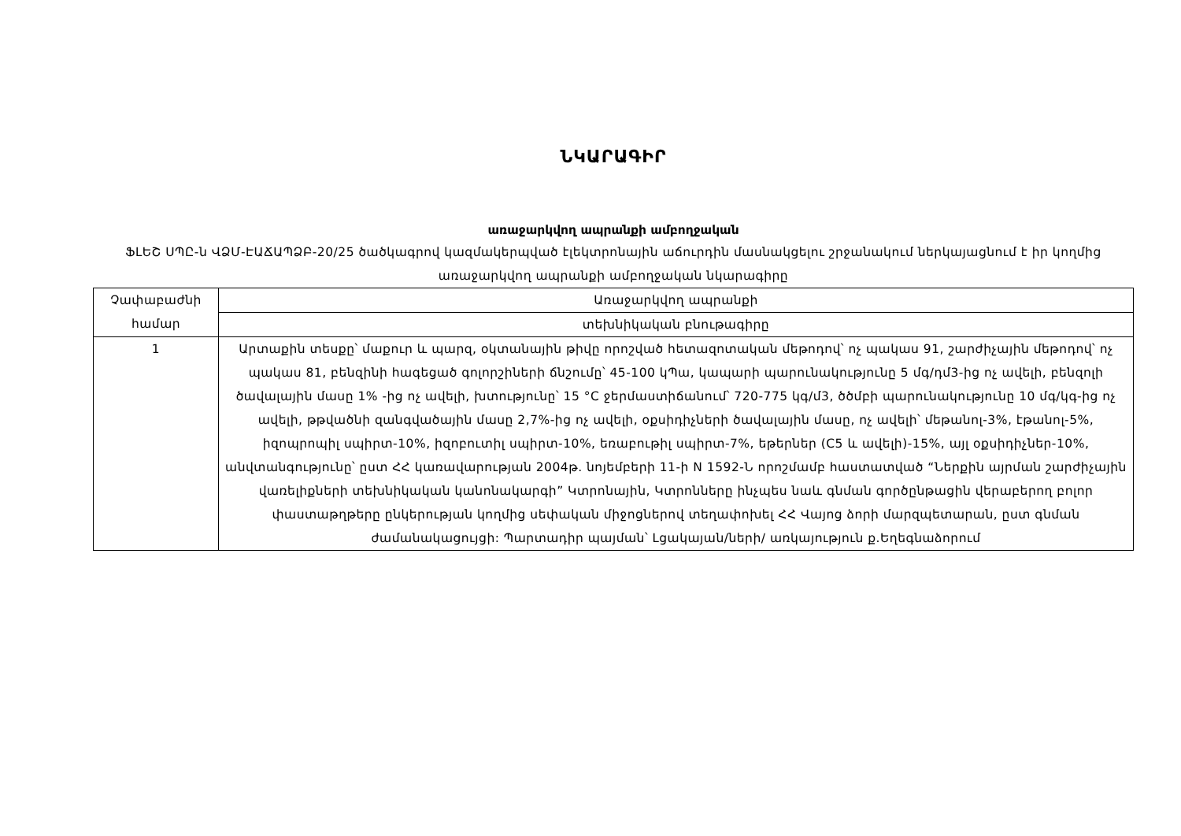ՆԿԱՐԱԳԻՐ
առաջարկվող ապրանքի ամբողջական
ՖԼԵՇ ՍՊԸ-ն ՎՁՄ-ԷԱՃԱՊՁԲ-20/25 ծածկագրով կազմակերպված էլեկտրոնային աճուրդին մասնակցելու շրջանակում ներկայացնում է իր կողմից առաջարկվող ապրանքի ամբողջական նկարագիրը
| Չափաբաժնի համար | Առաջարկվող ապրանքի |
| | տեխնիկական բնութագիրը |
| 1 | Արտաքին տեսքը՝ մաքուր և պարզ, օկտանային թիվը որոշված հետազոտական մեթոդով՝ ոչ պակաս 91, շարժիչային մեթոդով՝ ոչ պակաս 81, բենզինի հագեցած գոլորշիների ճնշումը՝ 45-100 կՊա, կապարի պարունակությունը 5 մգ/դմ3-ից ոչ ավելի, բենզոլի ծավալային մասը 1% -ից ոչ ավելի, խտությունը՝ 15 °C ջերմաստիճանում՝ 720-775 կգ/մ3, ծծմբի պարունակությունը 10 մգ/կգ-ից ոչ ավելի, թթվածնի զանգվածային մասը 2,7%-ից ոչ ավելի, օքսիդիչների ծավալային մասը, ոչ ավելի՝ մեթանոլ-3%, էթանոլ-5%, իզոպրոպիլ սպիրտ-10%, իզոբուտիլ սպիրտ-10%, եռաբութիլ սպիրտ-7%, եթերներ (C5 և ավելի)-15%, այլ օքսիդիչներ-10%, անվտանգությունը՝ ըստ ՀՀ կառավարության 2004թ. նոյեմբերի 11-ի N 1592-Ն որոշմամբ հաստատված “Ներքին այրման շարժիչային վառելիքների տեխնիկական կանոնակարգի” Կտրոնային, Կտրոնները ինչպես նաև գնման գործընթացին վերաբերող բոլոր փաստաթղթերը ընկերության կողմից սեփական միջոցներով տեղափոխել ՀՀ Վայոց ձորի մարզպետարան, ըստ գնման ժամանակացույցի: Պարտադիր պայման՝ Լցակայան/ների/ առկայություն ք.Եղեգնաձորում |